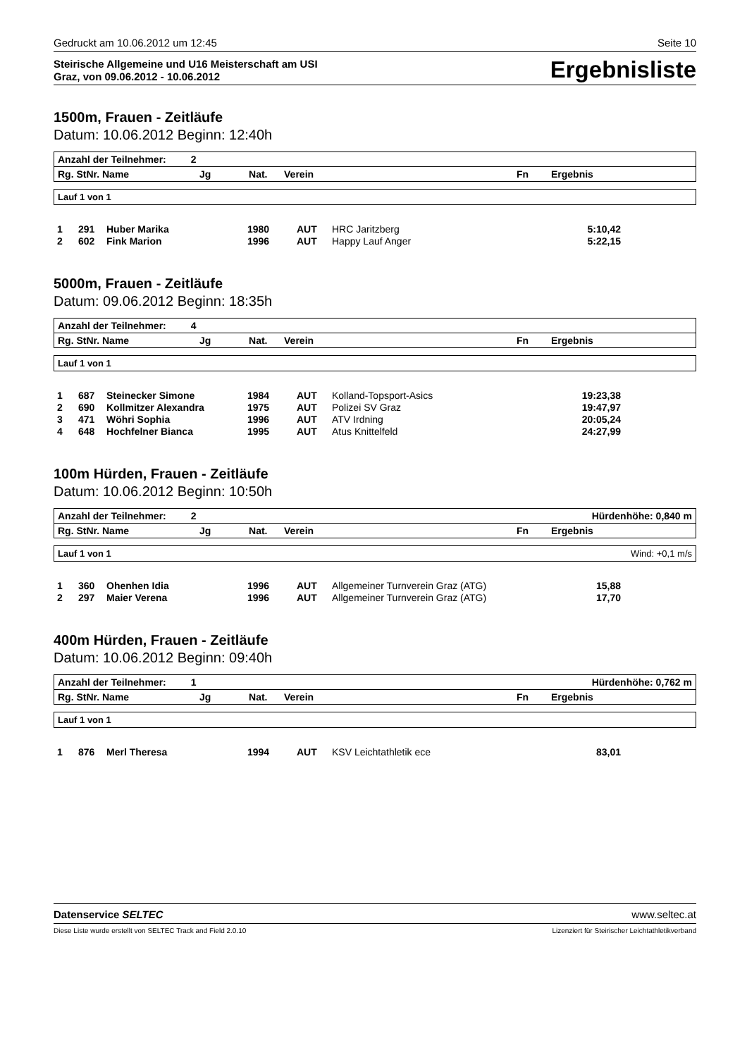Gedruckt am 10.06.2012 um 12:45 Seite 10
Steirische Allgemeine und U16 Meisterschaft am USI
Graz, von 09.06.2012 - 10.06.2012
Ergebnisliste
1500m, Frauen - Zeitläufe
Datum: 10.06.2012 Beginn: 12:40h
| Anzahl der Teilnehmer: 2 | | | | | |
| --- | --- | --- | --- | --- | --- |
| Rg. StNr. Name | Jg | Nat. | Verein | Fn | Ergebnis |
Lauf 1 von 1
| 1 | 291 | Huber Marika | 1980 | AUT | HRC Jaritzberg | 5:10,42 | |
| 2 | 602 | Fink Marion | 1996 | AUT | Happy Lauf Anger | 5:22,15 | |
5000m, Frauen - Zeitläufe
Datum: 09.06.2012 Beginn: 18:35h
| Anzahl der Teilnehmer: 4 | | | | | |
| --- | --- | --- | --- | --- | --- |
| Rg. StNr. Name | Jg | Nat. | Verein | Fn | Ergebnis |
Lauf 1 von 1
| 1 | 687 | Steinecker Simone | 1984 | AUT | Kolland-Topsport-Asics | 19:23,38 | |
| 2 | 690 | Kollmitzer Alexandra | 1975 | AUT | Polizei SV Graz | 19:47,97 | |
| 3 | 471 | Wöhri Sophia | 1996 | AUT | ATV Irdning | 20:05,24 | |
| 4 | 648 | Hochfelner Bianca | 1995 | AUT | Atus Knittelfeld | 24:27,99 | |
100m Hürden, Frauen - Zeitläufe
Datum: 10.06.2012 Beginn: 10:50h
| Anzahl der Teilnehmer: 2 | | | | | Hürdenhöhe: 0,840 m |
| --- | --- | --- | --- | --- | --- |
| Rg. StNr. Name | Jg | Nat. | Verein | Fn | Ergebnis |
Lauf 1 von 1 Wind: +0,1 m/s
| 1 | 360 | Ohenhen Idia | 1996 | AUT | Allgemeiner Turnverein Graz (ATG) | 15,88 | |
| 2 | 297 | Maier Verena | 1996 | AUT | Allgemeiner Turnverein Graz (ATG) | 17,70 | |
400m Hürden, Frauen - Zeitläufe
Datum: 10.06.2012 Beginn: 09:40h
| Anzahl der Teilnehmer: 1 | | | | | Hürdenhöhe: 0,762 m |
| --- | --- | --- | --- | --- | --- |
| Rg. StNr. Name | Jg | Nat. | Verein | Fn | Ergebnis |
Lauf 1 von 1
| 1 | 876 | Merl Theresa | 1994 | AUT | KSV Leichtathletik ece | 83,01 | |
Datenservice SELTEC www.seltec.at
Diese Liste wurde erstellt von SELTEC Track and Field 2.0.10 Lizenziert für Steirischer Leichtathletikverband